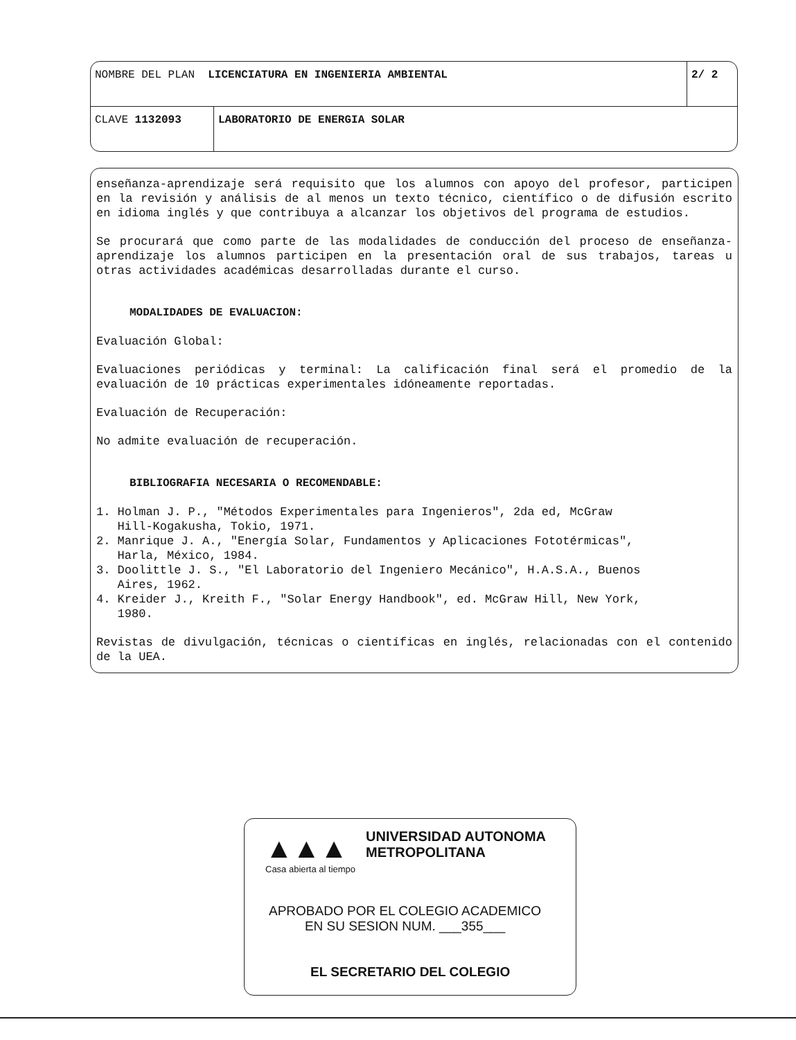| NOMBRE DEL PLAN LICENCIATURA EN INGENIERIA AMBIENTAL | | 2/ 2 |
| CLAVE 1132093 | LABORATORIO DE ENERGIA SOLAR | |
enseñanza-aprendizaje será requisito que los alumnos con apoyo del profesor, participen en la revisión y análisis de al menos un texto técnico, científico o de difusión escrito en idioma inglés y que contribuya a alcanzar los objetivos del programa de estudios.
Se procurará que como parte de las modalidades de conducción del proceso de enseñanza-aprendizaje los alumnos participen en la presentación oral de sus trabajos, tareas u otras actividades académicas desarrolladas durante el curso.
MODALIDADES DE EVALUACION:
Evaluación Global:
Evaluaciones periódicas y terminal: La calificación final será el promedio de la evaluación de 10 prácticas experimentales idóneamente reportadas.
Evaluación de Recuperación:
No admite evaluación de recuperación.
BIBLIOGRAFIA NECESARIA O RECOMENDABLE:
1. Holman J. P., "Métodos Experimentales para Ingenieros", 2da ed, McGraw
Hill-Kogakusha, Tokio, 1971.
2. Manrique J. A., "Energía Solar, Fundamentos y Aplicaciones Fototérmicas",
Harla, México, 1984.
3. Doolittle J. S., "El Laboratorio del Ingeniero Mecánico", H.A.S.A., Buenos
Aires, 1962.
4. Kreider J., Kreith F., "Solar Energy Handbook", ed. McGraw Hill, New York,
1980.
Revistas de divulgación, técnicas o científicas en inglés, relacionadas con el contenido de la UEA.
▲▲▲
Casa abierta al tiempo
UNIVERSIDAD AUTONOMA METROPOLITANA
APROBADO POR EL COLEGIO ACADEMICO
EN SU SESION NUM. ___355___
EL SECRETARIO DEL COLEGIO